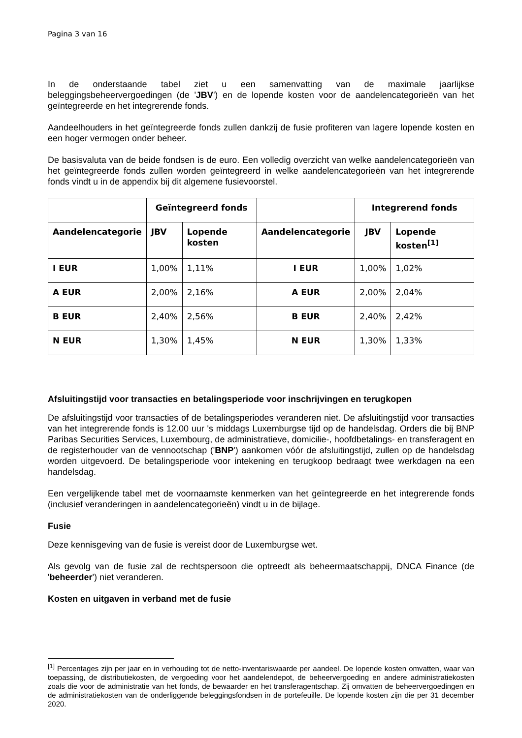Pagina 3 van 16
In de onderstaande tabel ziet u een samenvatting van de maximale jaarlijkse beleggingsbeheervergoedingen (de 'JBV') en de lopende kosten voor de aandelencategorieën van het geïntegreerde en het integrerende fonds.
Aandeelhouders in het geïntegreerde fonds zullen dankzij de fusie profiteren van lagere lopende kosten en een hoger vermogen onder beheer.
De basisvaluta van de beide fondsen is de euro. Een volledig overzicht van welke aandelencategorieën van het geïntegreerde fonds zullen worden geïntegreerd in welke aandelencategorieën van het integrerende fonds vindt u in de appendix bij dit algemene fusievoorstel.
| | Geïntegreerd fonds | | | Integrerend fonds | |
| --- | --- | --- | --- | --- | --- |
| Aandelencategorie | JBV | Lopende kosten | Aandelencategorie | JBV | Lopende kosten<sup>[1]</sup> |
| I EUR | 1,00% | 1,11% | I EUR | 1,00% | 1,02% |
| A EUR | 2,00% | 2,16% | A EUR | 2,00% | 2,04% |
| B EUR | 2,40% | 2,56% | B EUR | 2,40% | 2,42% |
| N EUR | 1,30% | 1,45% | N EUR | 1,30% | 1,33% |
Afsluitingstijd voor transacties en betalingsperiode voor inschrijvingen en terugkopen
De afsluitingstijd voor transacties of de betalingsperiodes veranderen niet. De afsluitingstijd voor transacties van het integrerende fonds is 12.00 uur 's middags Luxemburgse tijd op de handelsdag. Orders die bij BNP Paribas Securities Services, Luxembourg, de administratieve, domicilie-, hoofdbetalings- en transferagent en de registerhouder van de vennootschap ('BNP') aankomen vóór de afsluitingstijd, zullen op de handelsdag worden uitgevoerd. De betalingsperiode voor intekening en terugkoop bedraagt twee werkdagen na een handelsdag.
Een vergelijkende tabel met de voornaamste kenmerken van het geïntegreerde en het integrerende fonds (inclusief veranderingen in aandelencategorieën) vindt u in de bijlage.
Fusie
Deze kennisgeving van de fusie is vereist door de Luxemburgse wet.
Als gevolg van de fusie zal de rechtspersoon die optreedt als beheermaatschappij, DNCA Finance (de 'beheerder') niet veranderen.
Kosten en uitgaven in verband met de fusie
<sup>[1]</sup> Percentages zijn per jaar en in verhouding tot de netto-inventariswaarde per aandeel. De lopende kosten omvatten, waar van toepassing, de distributiekosten, de vergoeding voor het aandelendepot, de beheervergoeding en andere administratiekosten zoals die voor de administratie van het fonds, de bewaarder en het transferagentschap. Zij omvatten de beheervergoedingen en de administratiekosten van de onderliggende beleggingsfondsen in de portefeuille. De lopende kosten zijn die per 31 december 2020.